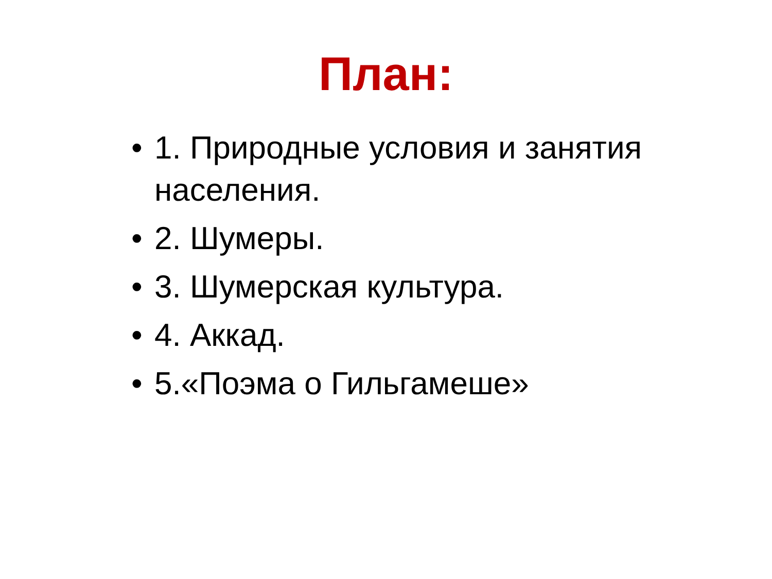План:
• 1. Природные условия и занятия населения.
• 2. Шумеры.
• 3. Шумерская культура.
• 4. Аккад.
• 5.«Поэма о Гильгамеше»